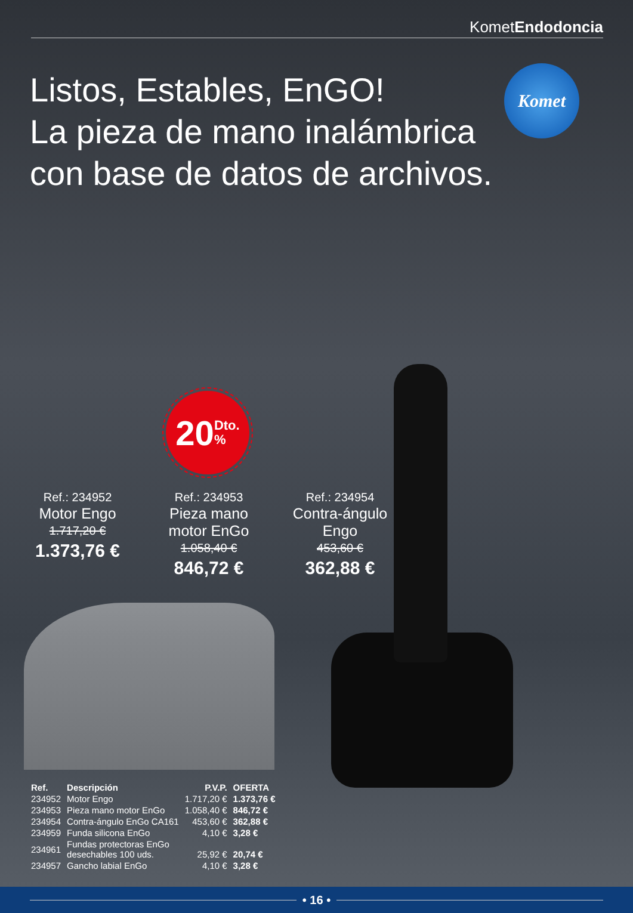KometEndodoncia
Komet
Listos, Estables, EnGO!
La pieza de mano inalámbrica
con base de datos de archivos.
20 Dto.
%
Ref.: 234952
Motor Engo
1.717,20 €
1.373,76 €
Ref.: 234953
Pieza mano motor EnGo
1.058,40 €
846,72 €
Ref.: 234954
Contra-ángulo Engo
453,60 €
362,88 €
| Ref. | Descripción | P.V.P. | OFERTA |
| --- | --- | --- | --- |
| 234952 | Motor Engo | 1.717,20 € | 1.373,76 € |
| 234953 | Pieza mano motor EnGo | 1.058,40 € | 846,72 € |
| 234954 | Contra-ángulo EnGo CA161 | 453,60 € | 362,88 € |
| 234959 | Funda silicona EnGo | 4,10 € | 3,28 € |
| 234961 | Fundas protectoras EnGo desechables 100 uds. | 25,92 € | 20,74 € |
| 234957 | Gancho labial EnGo | 4,10 € | 3,28 € |
• 16 •